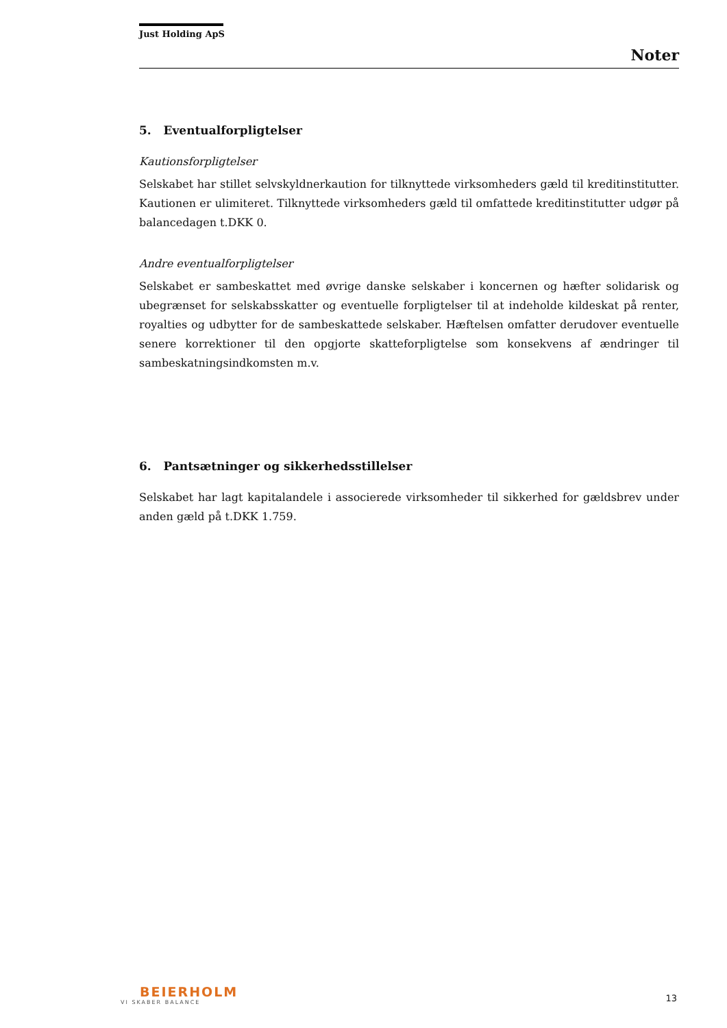Just Holding ApS
Noter
5. Eventualforpligtelser
Kautionsforpligtelser
Selskabet har stillet selvskyldnerkaution for tilknyttede virksomheders gæld til kreditinstitut­ter. Kautionen er ulimiteret. Tilknyttede virksomheders gæld til omfattede kreditinstitutter udgør på balancedagen t.DKK 0.
Andre eventualforpligtelser
Selskabet er sambeskattet med øvrige danske selskaber i koncernen og hæfter solidarisk og ubegrænset for selskabsskatter og eventuelle forpligtelser til at indeholde kildeskat på renter, royalties og udbytter for de sambeskattede selskaber. Hæftelsen omfatter derudover eventu­elle senere korrektioner til den opgjorte skatteforpligtelse som konsekvens af ændringer til sambeskatningsindkomsten m.v.
6. Pantsætninger og sikkerhedsstillelser
Selskabet har lagt kapitalandele i associerede virksomheder til sikkerhed for gældsbrev under anden gæld på t.DKK 1.759.
BEIERHOLM
VI SKABER BALANCE
13